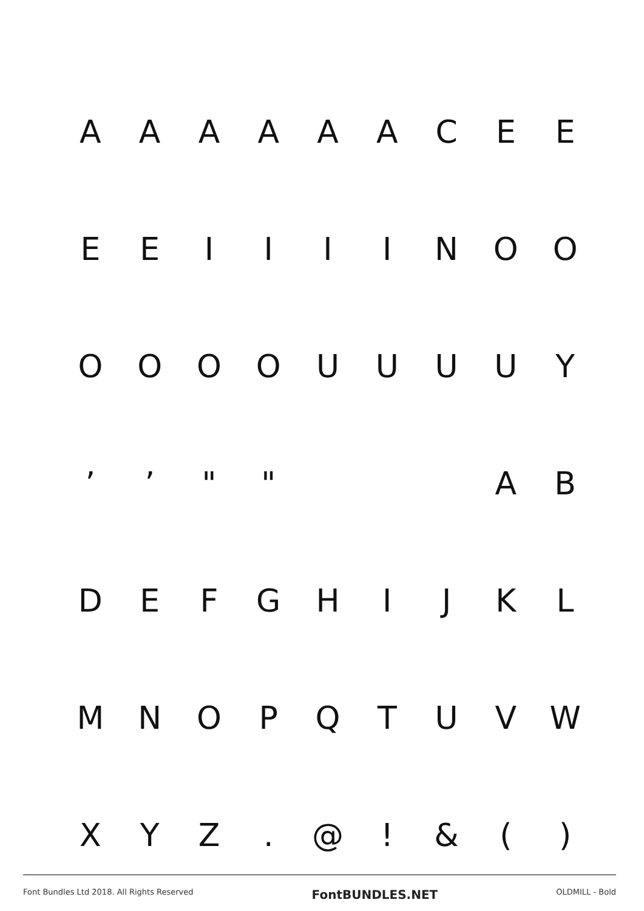A A A A A A C E E
E E I I I I N O O
O O O O U U U U Y
’ ’ " " A B
D E F G H I J K L
M N O P Q T U V W
X Y Z . @ ! & ( )
Font Bundles Ltd 2018. All Rights Reserved FontBUNDLES.NET OLDMILL - Bold